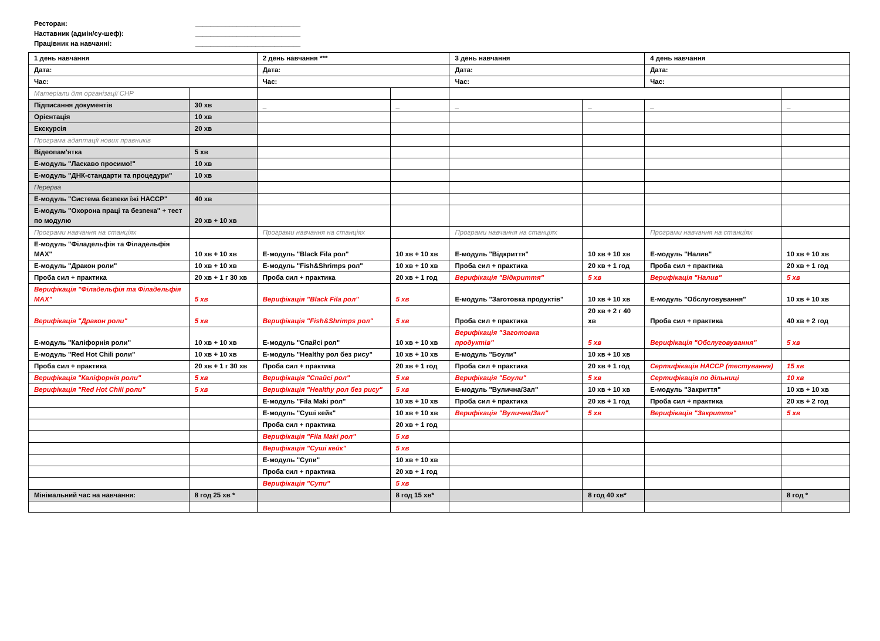Ресторан: ____________________________
Наставник (адмін/су-шеф): ____________________________
Працівник на навчанні: ____________________________
| 1 день навчання | | 2 день навчання *** | | 3 день навчання | | 4 день навчання | |
| Дата: | | Дата: | | Дата: | | Дата: | |
| Час: | | Час: | | Час: | | Час: | |
| Матеріали для організації СНР | | | | | | | |
| Підписання документів | 30 хв | _ | _ | _ | _ | _ | _ |
| Орієнтація | 10 хв | | | | | | |
| Екскурсія | 20 хв | | | | | | |
| Програма адаптації нових правників | | | | | | | |
| Відеопам'ятка | 5 хв | | | | | | |
| Е-модуль "Ласкаво просимо!" | 10 хв | | | | | | |
| Е-модуль "ДНК-стандарти та процедури" | 10 хв | | | | | | |
| Перерва | | | | | | | |
| Е-модуль "Система безпеки їжі НАССР" | 40 хв | | | | | | |
| Е-модуль "Охорона праці та безпека" + тест по модулю | 20 хв + 10 хв | | | | | | |
| Програми навчання на станціях | | Програми навчання на станціях | | Програми навчання на станціях | | Програми навчання на станціях | |
| Е-модуль "Філадельфія та Філадельфія MAX" | 10 хв + 10 хв | Е-модуль "Black Fila рол" | 10 хв + 10 хв | Е-модуль "Відкриття" | 10 хв + 10 хв | Е-модуль "Налив" | 10 хв + 10 хв |
| Е-модуль "Дракон роли" | 10 хв + 10 хв | Е-модуль "Fish&Shrimps рол" | 10 хв + 10 хв | Проба сил + практика | 20 хв + 1 год | Проба сил + практика | 20 хв + 1 год |
| Проба сил + практика | 20 хв + 1 г 30 хв | Проба сил + практика | 20 хв + 1 год | Верифікація "Відкриття" | 5 хв | Верифікація "Налив" | 5 хв |
| Верифікація "Філадельфія та Філадельфія MAX" | 5 хв | Верифікація "Black Fila рол" | 5 хв | Е-модуль "Заготовка продуктів" | 10 хв + 10 хв | Е-модуль "Обслуговування" | 10 хв + 10 хв |
| Верифікація "Дракон роли" | 5 хв | Верифікація "Fish&Shrimps рол" | 5 хв | Проба сил + практика | 20 хв + 2 г 40 хв | Проба сил + практика | 40 хв + 2 год |
| Е-модуль "Каліфорнія роли" | 10 хв + 10 хв | Е-модуль "Спайсі рол" | 10 хв + 10 хв | Верифікація "Заготовка продуктів" | 5 хв | Верифікація "Обслуговування" | 5 хв |
| Е-модуль "Red Hot Chili роли" | 10 хв + 10 хв | Е-модуль "Healthy рол без рису" | 10 хв + 10 хв | Е-модуль "Боули" | 10 хв + 10 хв | | |
| Проба сил + практика | 20 хв + 1 г 30 хв | Проба сил + практика | 20 хв + 1 год | Проба сил + практика | 20 хв + 1 год | Сертифікація НАССР (тестування) | 15 хв |
| Верифікація "Каліфорнія роли" | 5 хв | Верифікація "Спайсі рол" | 5 хв | Верифікація "Боули" | 5 хв | Сертифікація по дільниці | 10 хв |
| Верифікація "Red Hot Chili роли" | 5 хв | Верифікація "Healthy рол без рису" | 5 хв | Е-модуль "Вулична/Зал" | 10 хв + 10 хв | Е-модуль "Закриття" | 10 хв + 10 хв |
| | | Е-модуль "Fila Maki рол" | 10 хв + 10 хв | Проба сил + практика | 20 хв + 1 год | Проба сил + практика | 20 хв + 2 год |
| | | Е-модуль "Суші кейк" | 10 хв + 10 хв | Верифікація "Вулична/Зал" | 5 хв | Верифікація "Закриття" | 5 хв |
| | | Проба сил + практика | 20 хв + 1 год | | | | |
| | | Верифікація "Fila Maki рол" | 5 хв | | | | |
| | | Верифікація "Суші кейк" | 5 хв | | | | |
| | | Е-модуль "Супи" | 10 хв + 10 хв | | | | |
| | | Проба сил + практика | 20 хв + 1 год | | | | |
| | | Верифікація "Супи" | 5 хв | | | | |
| Мінімальний час на навчання: | 8 год 25 хв * | | 8 год 15 хв* | | 8 год 40 хв* | | 8 год * |